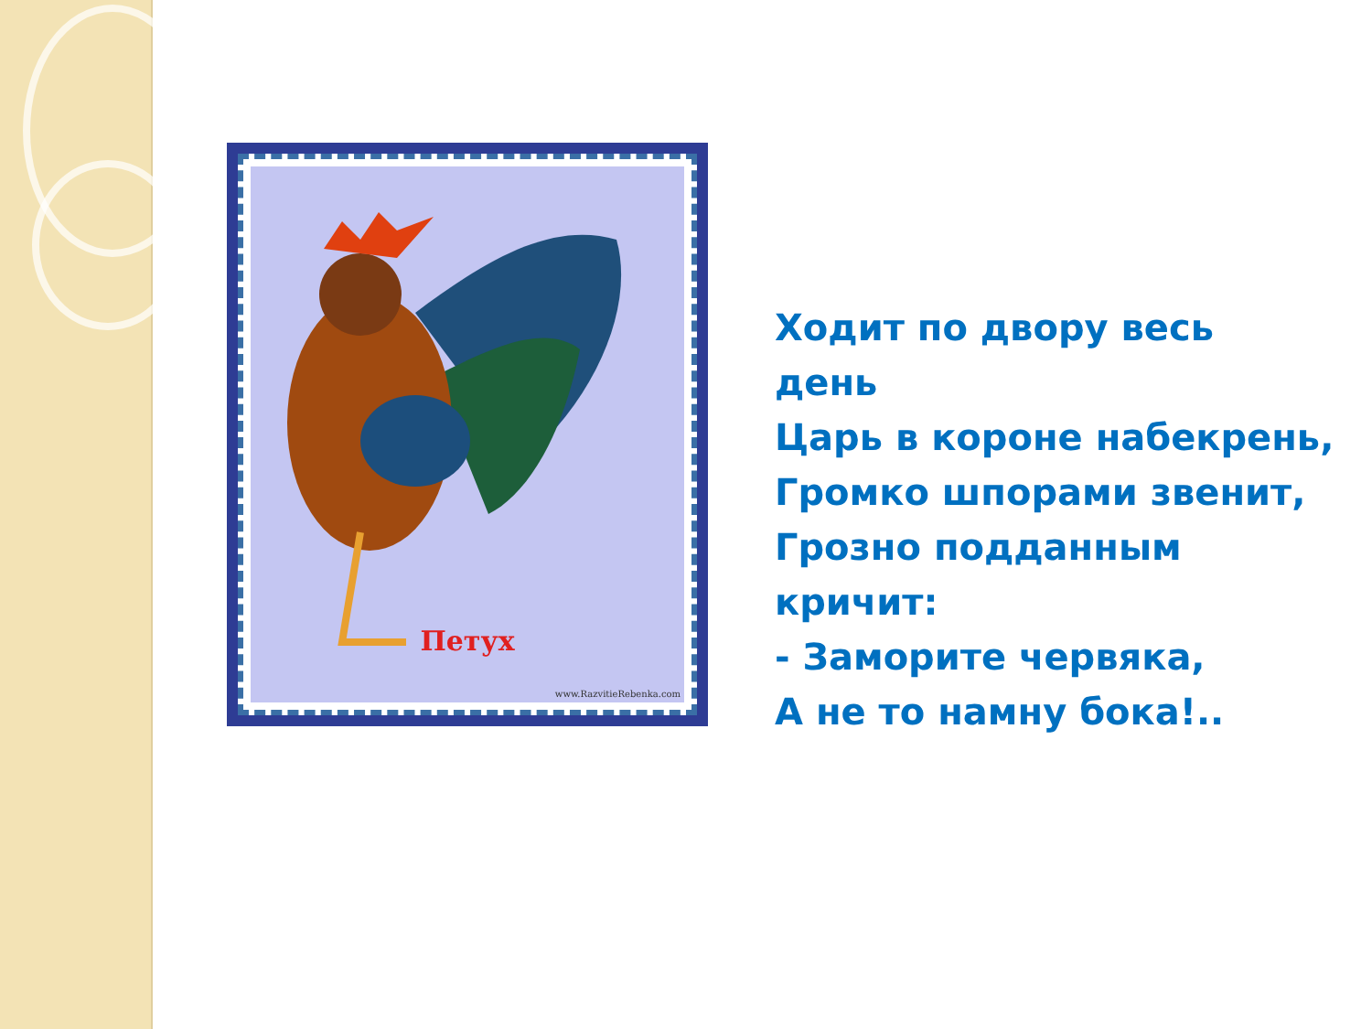Петух
www.RazvitieRebenka.com
Ходит по двору весь
день
Царь в короне набекрень,
Громко шпорами звенит,
Грозно подданным
кричит:
- Заморите червяка,
А не то намну бока!..